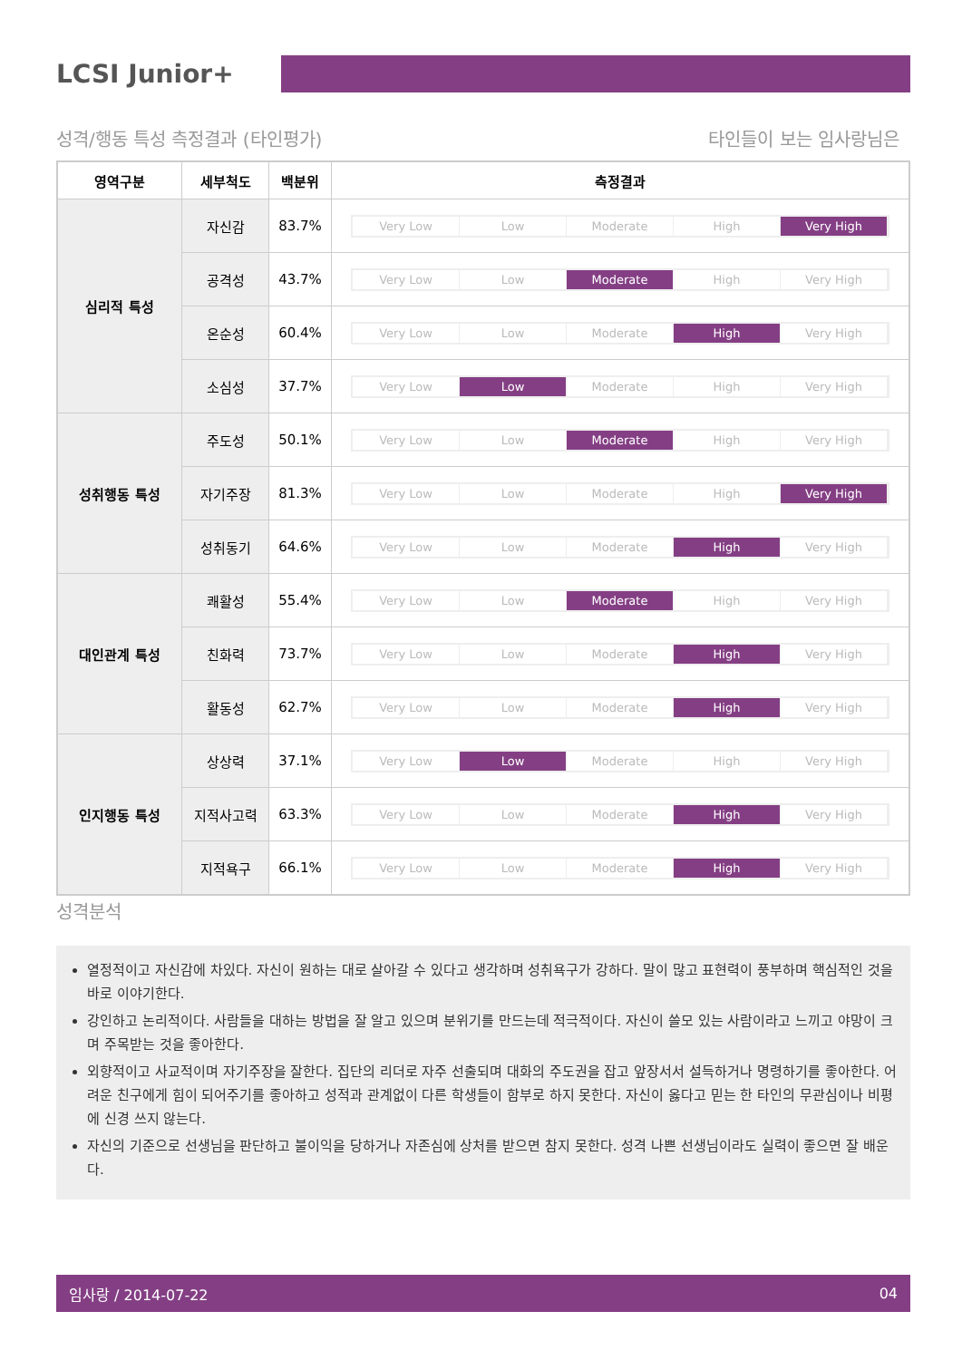LCSI Junior+
성격/행동 특성 측정결과 (타인평가) 타인들이 보는 임사랑님은
| 영역구분 | 세부척도 | 백분위 | 측정결과 |
| --- | --- | --- | --- |
| 심리적 특성 | 자신감 | 83.7% | Very Low Low Moderate High Very High |
| | 공격성 | 43.7% | Very Low Low Moderate High Very High |
| | 온순성 | 60.4% | Very Low Low Moderate High Very High |
| | 소심성 | 37.7% | Very Low Low Moderate High Very High |
| 성취행동 특성 | 주도성 | 50.1% | Very Low Low Moderate High Very High |
| | 자기주장 | 81.3% | Very Low Low Moderate High Very High |
| | 성취동기 | 64.6% | Very Low Low Moderate High Very High |
| 대인관계 특성 | 쾌활성 | 55.4% | Very Low Low Moderate High Very High |
| | 친화력 | 73.7% | Very Low Low Moderate High Very High |
| | 활동성 | 62.7% | Very Low Low Moderate High Very High |
| 인지행동 특성 | 상상력 | 37.1% | Very Low Low Moderate High Very High |
| | 지적사고력 | 63.3% | Very Low Low Moderate High Very High |
| | 지적욕구 | 66.1% | Very Low Low Moderate High Very High |
성격분석
열정적이고 자신감에 차있다. 자신이 원하는 대로 살아갈 수 있다고 생각하며 성취욕구가 강하다. 말이 많고 표현력이 풍부하며 핵심적인 것을 바로 이야기한다.
강인하고 논리적이다. 사람들을 대하는 방법을 잘 알고 있으며 분위기를 만드는데 적극적이다. 자신이 쓸모 있는 사람이라고 느끼고 야망이 크며 주목받는 것을 좋아한다.
외향적이고 사교적이며 자기주장을 잘한다. 집단의 리더로 자주 선출되며 대화의 주도권을 잡고 앞장서서 설득하거나 명령하기를 좋아한다. 어려운 친구에게 힘이 되어주기를 좋아하고 성적과 관계없이 다른 학생들이 함부로 하지 못한다. 자신이 옳다고 믿는 한 타인의 무관심이나 비평에 신경 쓰지 않는다.
자신의 기준으로 선생님을 판단하고 불이익을 당하거나 자존심에 상처를 받으면 참지 못한다. 성격 나쁜 선생님이라도 실력이 좋으면 잘 배운다.
임사랑 / 2014-07-22 04